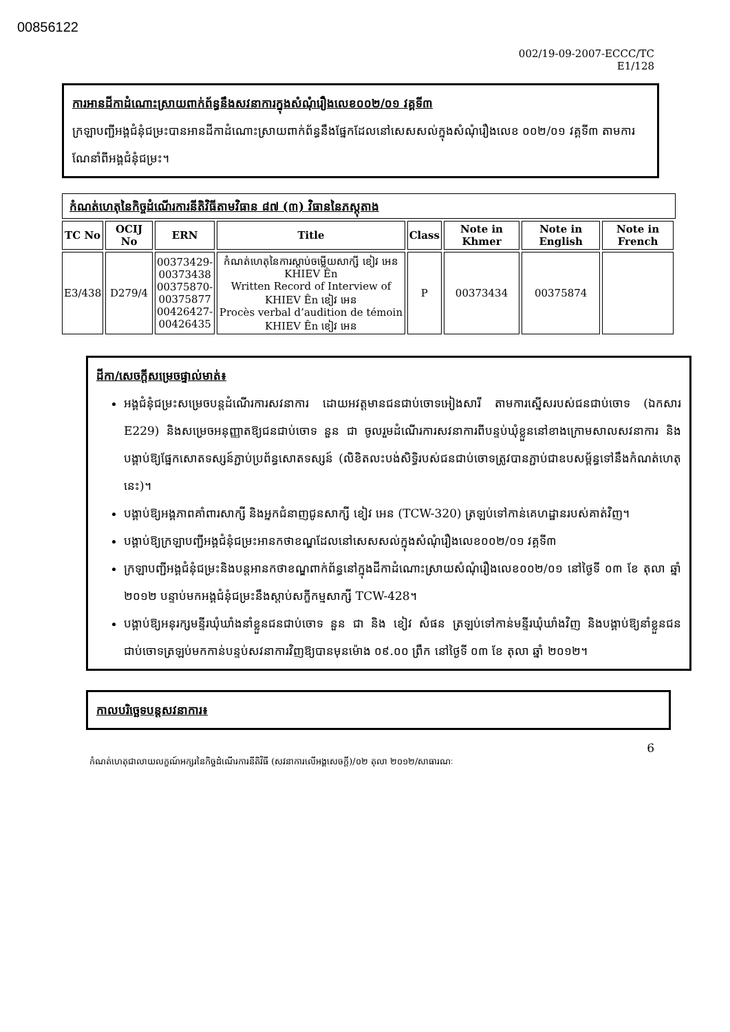00856122
002/19-09-2007-ECCC/TC
E1/128
ការអានដីកាដំណោះស្រាយពាក់ព័ន្ធនឹងសវនាការក្នុងសំណុំរឿងលេខ០០២/០១ វគ្គទី៣
ក្រឡាបញ្ជីអង្គជំនុំជម្រះបានអានដីកាដំណោះស្រាយពាក់ព័ន្ធនឹងផ្នែកដែលនៅសេសសល់ក្នុងសំណុំរឿងលេខ ០០២/០១ វគ្គទី៣ តាមការណែនាំពីអង្គជំនុំជម្រះ។
កំណត់ហេតុនៃកិច្ចដំណើរការនីតិវិធីតាមវិធាន ៨៧ (៣) វិធាននៃភស្តុតាង
| TC No | OCIJ No | ERN | Title | Class | Note in Khmer | Note in English | Note in French |
| --- | --- | --- | --- | --- | --- | --- | --- |
| E3/438 | D279/4 | 00373429-00373438 00375870-00375877 00426427-00426435 | កំណត់ហេតុនៃការស្តាប់ចម្លើយសាក្សី ខៀវ អេន KHIEV Ên Written Record of Interview of KHIEV Ên ខៀវ អេន Procès verbal d’audition de témoin KHIEV Ên ខៀវ អេន | P | 00373434 | 00375874 | |
ដីកា/សេចក្តីសម្រេចផ្ទាល់មាត់៖
អង្គជំនុំជម្រះសម្រេចបន្តដំណើរការសវនាការ ដោយអវត្តមានជនជាប់ចោទអៀងសារី តាមការស្នើសរបស់ជនជាប់ចោទ (ឯកសារ E229) និងសម្រេចអនុញ្ញាតឱ្យជនជាប់ចោទ នួន ជា ចូលរួមដំណើរការសវនាការពីបន្ទប់ឃុំខ្លួននៅខាងក្រោមសាលសវនាការ និងបង្គាប់ឱ្យផ្នែកសោតទស្សន៍ភ្ជាប់ប្រព័ន្ធសោតទស្សន៍ (លិខិតលះបង់សិទ្ធិរបស់ជនជាប់ចោទត្រូវបានភ្ជាប់ជាឧបសម្ព័ន្ធទៅនឹងកំណត់ហេតុនេះ)។
បង្គាប់ឱ្យអង្គភាពគាំពារសាក្សី និងអ្នកជំនាញជូនសាក្សី ខៀវ អេន (TCW-320) ត្រឡប់ទៅកាន់គេហដ្ឋានរបស់គាត់វិញ។
បង្គាប់ឱ្យក្រឡាបញ្ជីអង្គជំនុំជម្រះអានកថាខណ្ឌដែលនៅសេសសល់ក្នុងសំណុំរឿងលេខ០០២/០១ វគ្គទី៣
ក្រឡាបញ្ជីអង្គជំនុំជម្រះនិងបន្តអានកថាខណ្ឌពាក់ព័ន្ធនៅក្នុងដីកាដំណោះស្រាយសំណុំរឿងលេខ០០២/០១ នៅថ្ងៃទី ០៣ ខែ តុលា ឆ្នាំ ២០១២ បន្ទាប់មកអង្គជំនុំជម្រះនឹងស្តាប់សក្ខីកម្មសាក្សី TCW-428។
បង្គាប់ឱ្យអនុរក្សមន្ទីរឃុំឃាំងនាំខ្លួនជនជាប់ចោទ នួន ជា និង ខៀវ សំផន ត្រឡប់ទៅកាន់មន្ទីរឃុំឃាំងវិញ និងបង្គាប់ឱ្យនាំខ្លួនជនជាប់ចោទត្រឡប់មកកាន់បន្ទប់សវនាការវិញឱ្យបានមុនម៉ោង ០៩.០០ ព្រឹក នៅថ្ងៃទី ០៣ ខែ តុលា ឆ្នាំ ២០១២។
កាលបរិច្ឆេទបន្តសវនាការ៖
6
កំណត់ហេតុជាលាយលក្ខណ៍អក្សរនៃកិច្ចដំណើរការនីតិវិធី (សវនាការលើអង្គសេចក្តី)/០២ តុលា ២០១២/សាធារណៈ